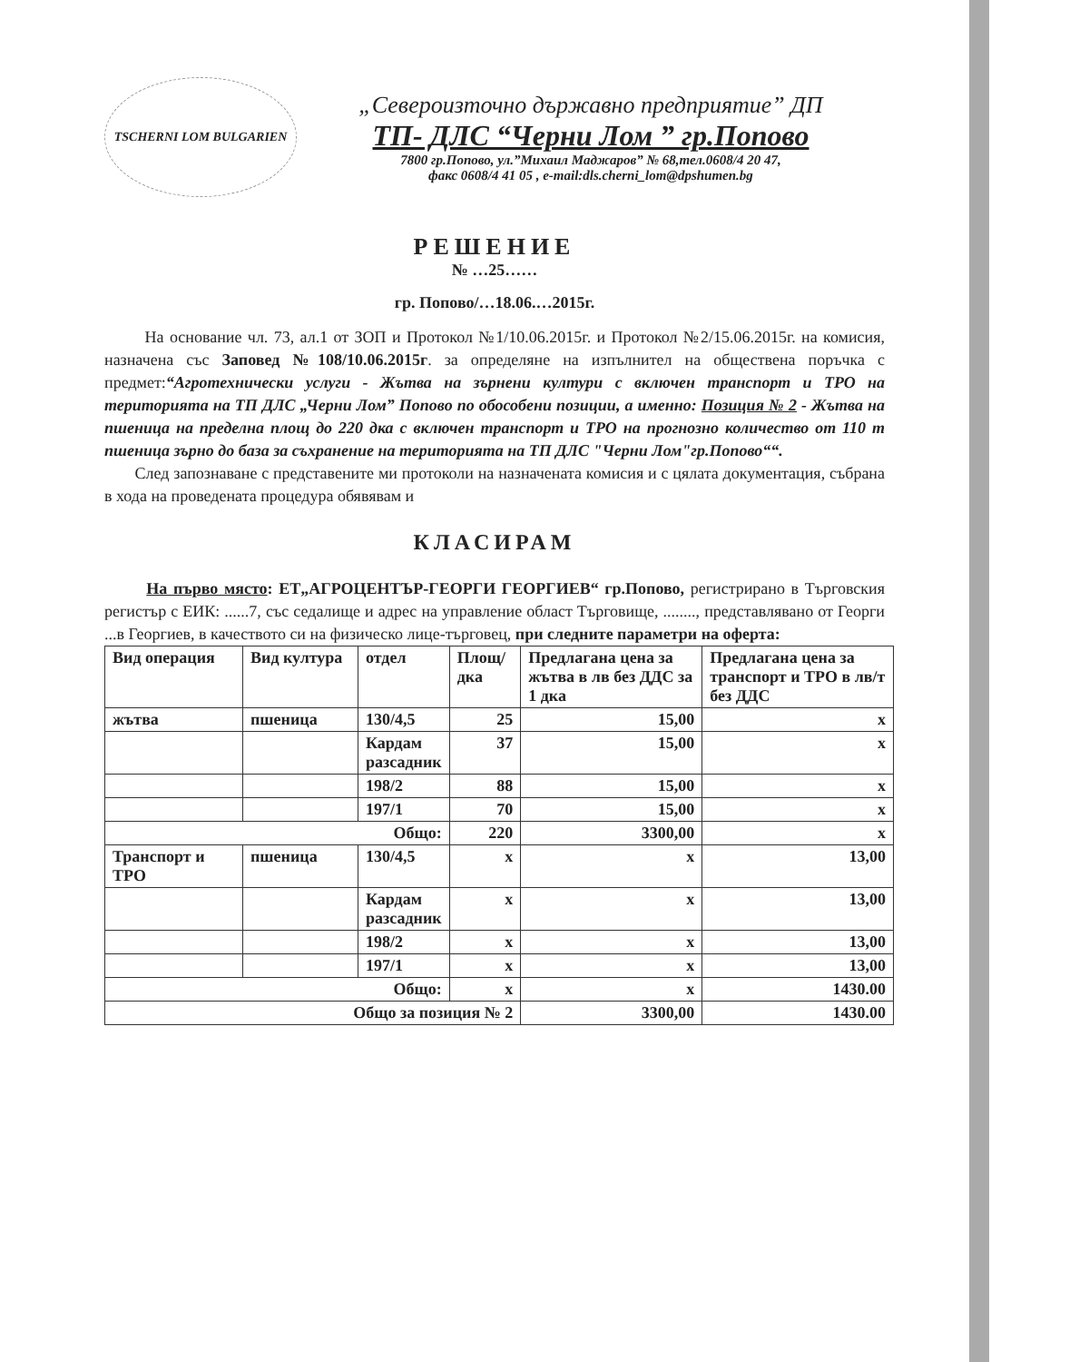TSCHERNI LOM BULGARIEN
„Североизточно държавно предприятие” ДП
ТП- ДЛС “Черни Лом ” гр.Попово
7800 гр.Попово, ул.”Михаил Маджаров” № 68,тел.0608/4 20 47,
факс 0608/4 41 05 , e-mail:dls.cherni_lom@dpshumen.bg
РЕШЕНИЕ
№ …25……
гр. Попово/…18.06.…2015г.
На основание чл. 73, ал.1 от ЗОП и Протокол №1/10.06.2015г. и Протокол №2/15.06.2015г. на комисия, назначена със Заповед №108/10.06.2015г. за определяне на изпълнител на обществена поръчка с предмет:“Агротехнически услуги - Жътва на зърнени култури с включен транспорт и ТРО на територията на ТП ДЛС „Черни Лом” Попово по обособени позиции, а именно: Позиция № 2 - Жътва на пшеница на пределна площ до 220 дка с включен транспорт и ТРО на прогнозно количество от 110 т пшеница зърно до база за съхранение на територията на ТП ДЛС "Черни Лом"гр.Попово““.
След запознаване с представените ми протоколи на назначената комисия и с цялата документация, събрана в хода на проведената процедура обявявам и
КЛАСИРАМ
На първо място: ЕТ„АГРОЦЕНТЪР-ГЕОРГИ ГЕОРГИЕВ“ гр.Попово, регистрирано в Търговския регистър с ЕИК: ......7, със седалище и адрес на управление област Търговище, ........, представлявано от Георги ...в Георгиев, в качеството си на физическо лице-търговец, при следните параметри на оферта:
| Вид операция | Вид култура | отдел | Площ/дка | Предлагана цена за жътва в лв без ДДС за 1 дка | Предлагана цена за транспорт и ТРО в лв/т без ДДС |
| --- | --- | --- | --- | --- | --- |
| жътва | пшеница | 130/4,5 | 25 | 15,00 | x |
| | | Кардам разсадник | 37 | 15,00 | x |
| | | 198/2 | 88 | 15,00 | x |
| | | 197/1 | 70 | 15,00 | x |
| Общо: | | | 220 | 3300,00 | x |
| Транспорт и ТРО | пшеница | 130/4,5 | x | x | 13,00 |
| | | Кардам разсадник | x | x | 13,00 |
| | | 198/2 | x | x | 13,00 |
| | | 197/1 | x | x | 13,00 |
| Общо: | | | x | x | 1430.00 |
| Общо за позиция № 2 | | | | 3300,00 | 1430.00 |